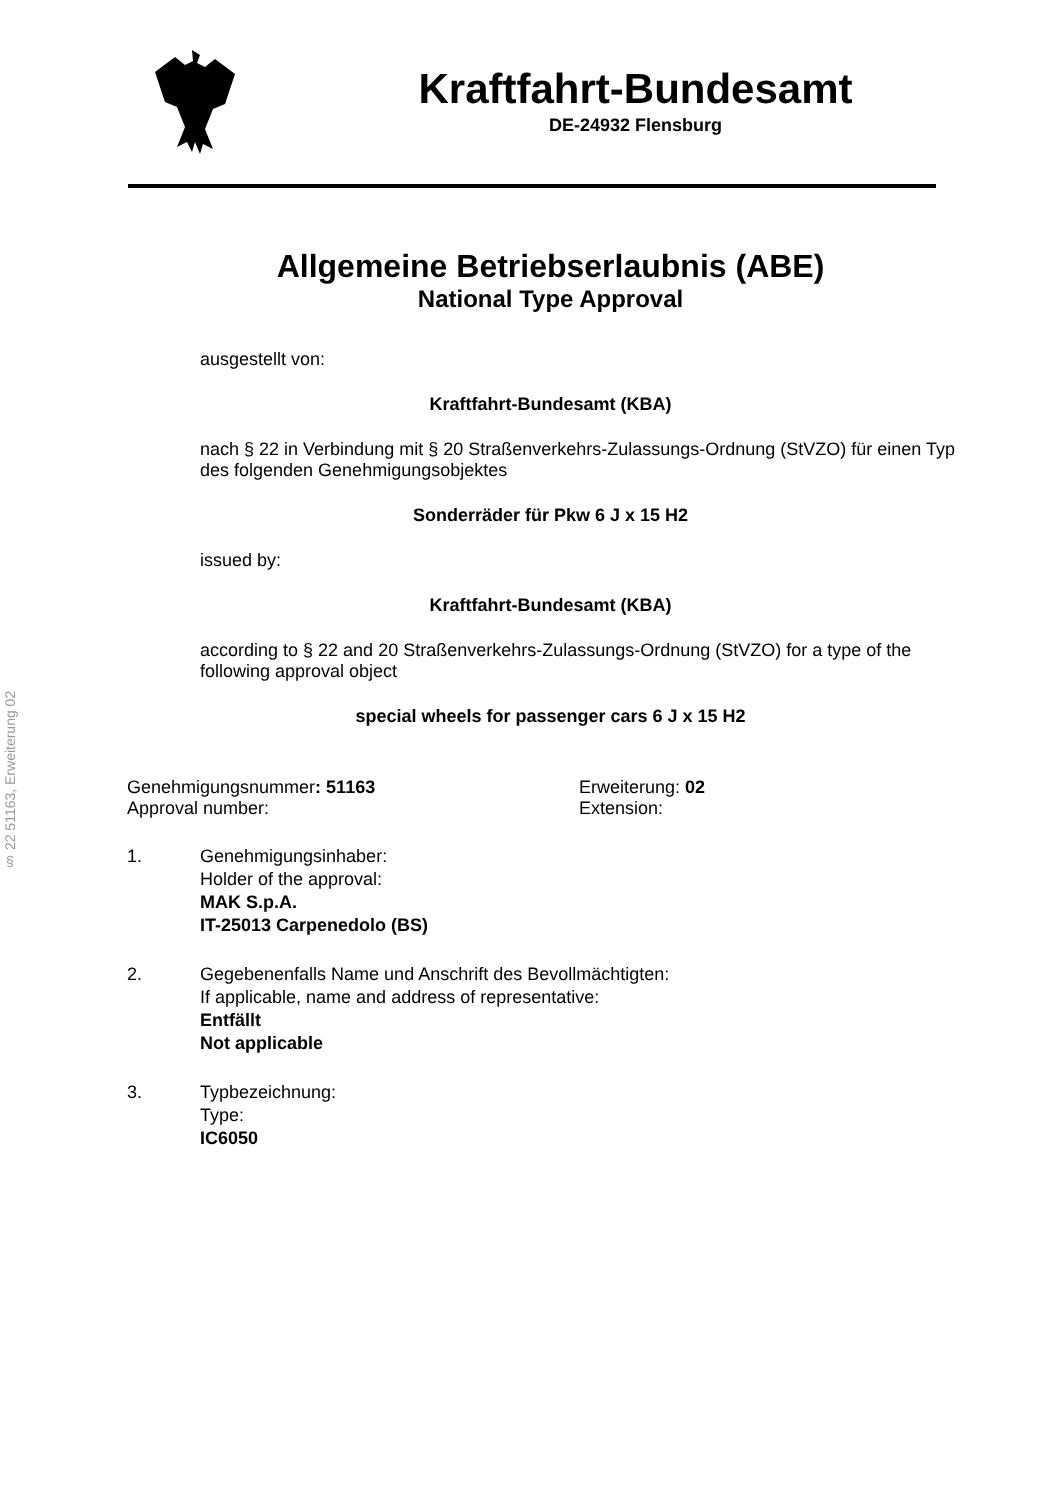§ 22 51163, Erweiterung 02
Kraftfahrt-Bundesamt
DE-24932 Flensburg
Allgemeine Betriebserlaubnis (ABE)
National Type Approval
ausgestellt von:
Kraftfahrt-Bundesamt (KBA)
nach § 22 in Verbindung mit § 20 Straßenverkehrs-Zulassungs-Ordnung (StVZO) für einen Typ des folgenden Genehmigungsobjektes
Sonderräder für Pkw 6 J x 15 H2
issued by:
Kraftfahrt-Bundesamt (KBA)
according to § 22 and 20 Straßenverkehrs-Zulassungs-Ordnung (StVZO) for a type of the following approval object
special wheels for passenger cars 6 J x 15 H2
Genehmigungsnummer: 51163 Erweiterung: 02
Approval number: Extension:
1. Genehmigungsinhaber:
Holder of the approval:
MAK S.p.A.
IT-25013 Carpenedolo (BS)
2. Gegebenenfalls Name und Anschrift des Bevollmächtigten:
If applicable, name and address of representative:
Entfällt
Not applicable
3. Typbezeichnung:
Type:
IC6050